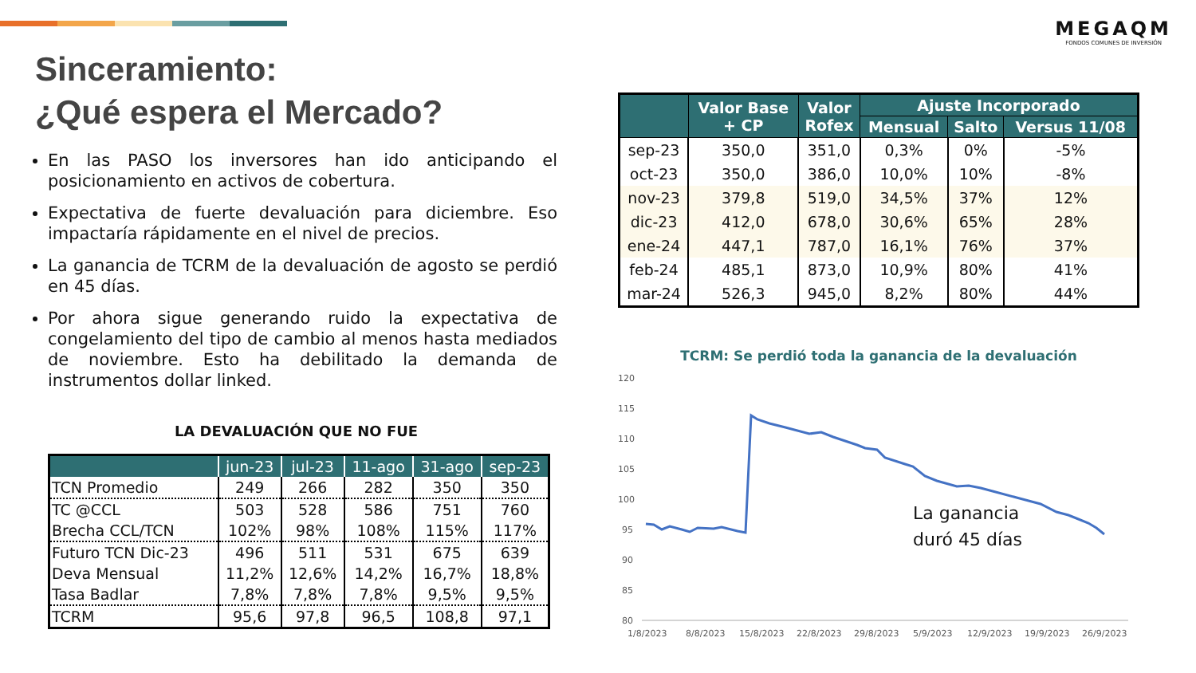MEGAQM
FONDOS COMUNES DE INVERSIÓN
Sinceramiento:
¿Qué espera el Mercado?
En las PASO los inversores han ido anticipando el posicionamiento en activos de cobertura.
Expectativa de fuerte devaluación para diciembre. Eso impactaría rápidamente en el nivel de precios.
La ganancia de TCRM de la devaluación de agosto se perdió en 45 días.
Por ahora sigue generando ruido la expectativa de congelamiento del tipo de cambio al menos hasta mediados de noviembre. Esto ha debilitado la demanda de instrumentos dollar linked.
LA DEVALUACIÓN QUE NO FUE
| | jun-23 | jul-23 | 11-ago | 31-ago | sep-23 |
| --- | --- | --- | --- | --- | --- |
| TCN Promedio | 249 | 266 | 282 | 350 | 350 |
| TC @CCL | 503 | 528 | 586 | 751 | 760 |
| Brecha CCL/TCN | 102% | 98% | 108% | 115% | 117% |
| Futuro TCN Dic-23 | 496 | 511 | 531 | 675 | 639 |
| Deva Mensual | 11,2% | 12,6% | 14,2% | 16,7% | 18,8% |
| Tasa Badlar | 7,8% | 7,8% | 7,8% | 9,5% | 9,5% |
| TCRM | 95,6 | 97,8 | 96,5 | 108,8 | 97,1 |
| | Valor Base + CP | Valor Rofex | Ajuste Incorporado | | |
| --- | --- | --- | --- | --- | --- |
| | | | Mensual | Salto | Versus 11/08 |
| sep-23 | 350,0 | 351,0 | 0,3% | 0% | -5% |
| oct-23 | 350,0 | 386,0 | 10,0% | 10% | -8% |
| nov-23 | 379,8 | 519,0 | 34,5% | 37% | 12% |
| dic-23 | 412,0 | 678,0 | 30,6% | 65% | 28% |
| ene-24 | 447,1 | 787,0 | 16,1% | 76% | 37% |
| feb-24 | 485,1 | 873,0 | 10,9% | 80% | 41% |
| mar-24 | 526,3 | 945,0 | 8,2% | 80% | 44% |
TCRM: Se perdió toda la ganancia de la devaluación
120
115
110
105
100
95
90
85
80
La ganancia
duró 45 días
1/8/2023
8/8/2023
15/8/2023
22/8/2023
29/8/2023
5/9/2023
12/9/2023
19/9/2023
26/9/2023